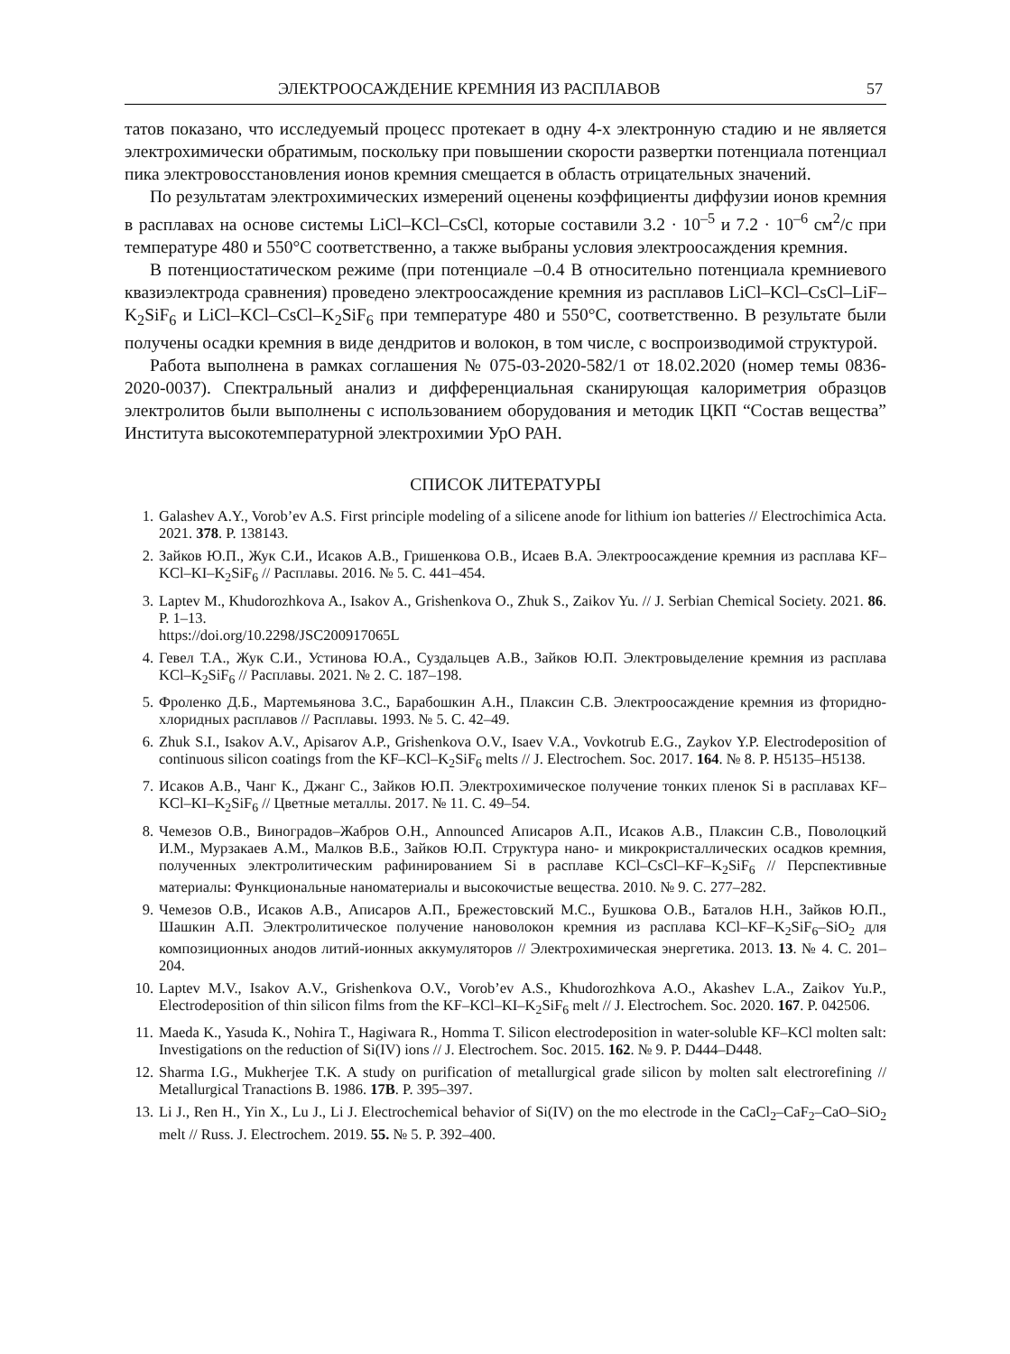ЭЛЕКТРООСАЖДЕНИЕ КРЕМНИЯ ИЗ РАСПЛАВОВ 57
татов показано, что исследуемый процесс протекает в одну 4-х электронную стадию и не является электрохимически обратимым, поскольку при повышении скорости развертки потенциала потенциал пика электровосстановления ионов кремния смещается в область отрицательных значений.
По результатам электрохимических измерений оценены коэффициенты диффузии ионов кремния в расплавах на основе системы LiCl–KCl–CsCl, которые составили 3.2 · 10<sup>–5</sup> и 7.2 · 10<sup>–6</sup> см<sup>2</sup>/с при температуре 480 и 550°С соответственно, а также выбраны условия электроосаждения кремния.
В потенциостатическом режиме (при потенциале –0.4 В относительно потенциала кремниевого квазиэлектрода сравнения) проведено электроосаждение кремния из расплавов LiCl–KCl–CsCl–LiF–K<sub>2</sub>SiF<sub>6</sub> и LiCl–KCl–CsCl–K<sub>2</sub>SiF<sub>6</sub> при температуре 480 и 550°С, соответственно. В результате были получены осадки кремния в виде дендритов и волокон, в том числе, с воспроизводимой структурой.
Работа выполнена в рамках соглашения № 075-03-2020-582/1 от 18.02.2020 (номер темы 0836-2020-0037). Спектральный анализ и дифференциальная сканирующая калориметрия образцов электролитов были выполнены с использованием оборудования и методик ЦКП “Состав вещества” Института высокотемпературной электрохимии УрО РАН.
СПИСОК ЛИТЕРАТУРЫ
1. Galashev A.Y., Vorob’ev A.S. First principle modeling of a silicene anode for lithium ion batteries // Electrochimica Acta. 2021. 378. P. 138143.
2. Зайков Ю.П., Жук С.И., Исаков А.В., Гришенкова О.В., Исаев В.А. Электроосаждение кремния из расплава KF–KCl–KI–K<sub>2</sub>SiF<sub>6</sub> // Расплавы. 2016. № 5. С. 441–454.
3. Laptev M., Khudorozhkova A., Isakov A., Grishenkova O., Zhuk S., Zaikov Yu. // J. Serbian Chemical Society. 2021. 86. P. 1–13.
https://doi.org/10.2298/JSC200917065L
4. Гевел Т.А., Жук С.И., Устинова Ю.А., Суздальцев А.В., Зайков Ю.П. Электровыделение кремния из расплава KCl–K<sub>2</sub>SiF<sub>6</sub> // Расплавы. 2021. № 2. С. 187–198.
5. Фроленко Д.Б., Мартемьянова З.С., Барабошкин А.Н., Плаксин С.В. Электроосаждение кремния из фторидно-хлоридных расплавов // Расплавы. 1993. № 5. С. 42–49.
6. Zhuk S.I., Isakov A.V., Apisarov A.P., Grishenkova O.V., Isaev V.A., Vovkotrub E.G., Zaykov Y.P. Electrodeposition of continuous silicon coatings from the KF–KCl–K<sub>2</sub>SiF<sub>6</sub> melts // J. Electrochem. Soc. 2017. 164. № 8. P. H5135–H5138.
7. Исаков А.В., Чанг К., Джанг С., Зайков Ю.П. Электрохимическое получение тонких пленок Si в расплавах KF–KCl–KI–K<sub>2</sub>SiF<sub>6</sub> // Цветные металлы. 2017. № 11. С. 49–54.
8. Чемезов О.В., Виноградов–Жабров О.Н., Announced Аписаров А.П., Исаков А.В., Плаксин С.В., Поволоцкий И.М., Мурзакаев А.М., Малков В.Б., Зайков Ю.П. Структура нано- и микрокристаллических осадков кремния, полученных электролитическим рафинированием Si в расплаве KCl–CsCl–KF–K<sub>2</sub>SiF<sub>6</sub> // Перспективные материалы: Функциональные наноматериалы и высокочистые вещества. 2010. № 9. С. 277–282.
9. Чемезов О.В., Исаков А.В., Аписаров А.П., Брежестовский М.С., Бушкова О.В., Баталов Н.Н., Зайков Ю.П., Шашкин А.П. Электролитическое получение нановолокон кремния из расплава KCl–KF–K<sub>2</sub>SiF<sub>6</sub>–SiO<sub>2</sub> для композиционных анодов литий-ионных аккумуляторов // Электрохимическая энергетика. 2013. 13. № 4. С. 201–204.
10. Laptev M.V., Isakov A.V., Grishenkova O.V., Vorob’ev A.S., Khudorozhkova A.O., Akashev L.A., Zaikov Yu.P., Electrodeposition of thin silicon films from the KF–KCl–KI–K<sub>2</sub>SiF<sub>6</sub> melt // J. Electrochem. Soc. 2020. 167. P. 042506.
11. Maeda K., Yasuda K., Nohira T., Hagiwara R., Homma T. Silicon electrodeposition in water-soluble KF–KCl molten salt: Investigations on the reduction of Si(IV) ions // J. Electrochem. Soc. 2015. 162. № 9. P. D444–D448.
12. Sharma I.G., Mukherjee T.K. A study on purification of metallurgical grade silicon by molten salt electrorefining // Metallurgical Tranactions B. 1986. 17B. P. 395–397.
13. Li J., Ren H., Yin X., Lu J., Li J. Electrochemical behavior of Si(IV) on the mo electrode in the CaCl<sub>2</sub>–CaF<sub>2</sub>–CaO–SiO<sub>2</sub> melt // Russ. J. Electrochem. 2019. 55. № 5. P. 392–400.